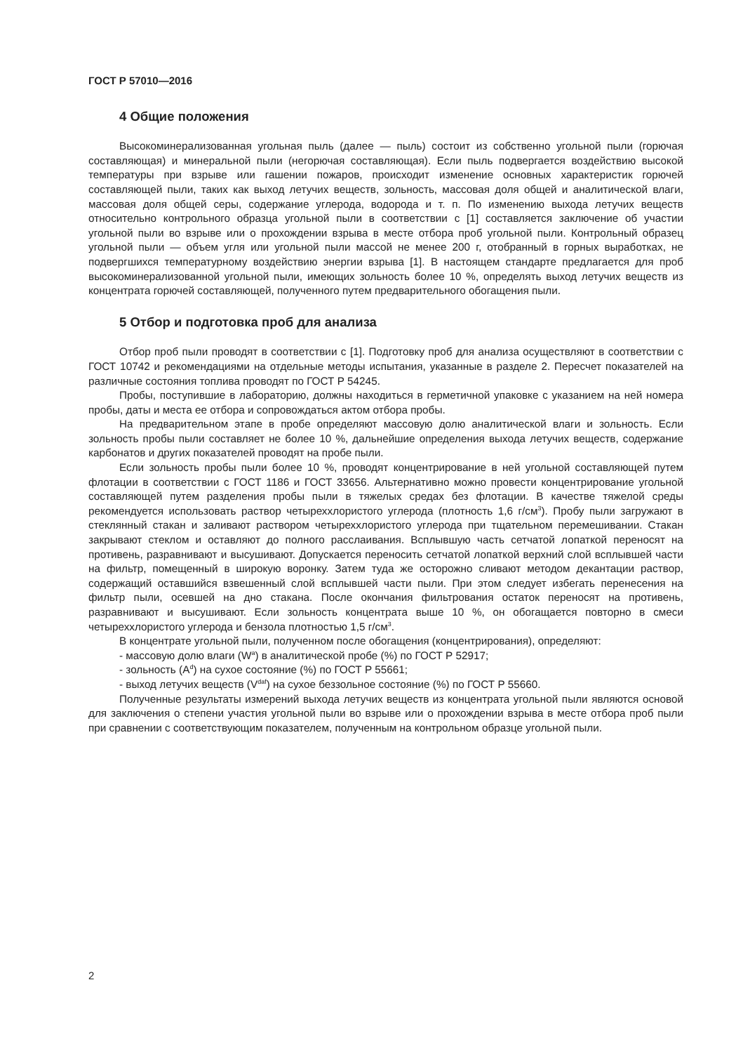ГОСТ Р 57010—2016
4 Общие положения
Высокоминерализованная угольная пыль (далее — пыль) состоит из собственно угольной пыли (горючая составляющая) и минеральной пыли (негорючая составляющая). Если пыль подвергается воздействию высокой температуры при взрыве или гашении пожаров, происходит изменение основных характеристик горючей составляющей пыли, таких как выход летучих веществ, зольность, массовая доля общей и аналитической влаги, массовая доля общей серы, содержание углерода, водорода и т. п. По изменению выхода летучих веществ относительно контрольного образца угольной пыли в соответствии с [1] составляется заключение об участии угольной пыли во взрыве или о прохождении взрыва в месте отбора проб угольной пыли. Контрольный образец угольной пыли — объем угля или угольной пыли массой не менее 200 г, отобранный в горных выработках, не подвергшихся температурному воздействию энергии взрыва [1]. В настоящем стандарте предлагается для проб высокоминерализованной угольной пыли, имеющих зольность более 10 %, определять выход летучих веществ из концентрата горючей составляющей, полученного путем предварительного обогащения пыли.
5 Отбор и подготовка проб для анализа
Отбор проб пыли проводят в соответствии с [1]. Подготовку проб для анализа осуществляют в соответствии с ГОСТ 10742 и рекомендациями на отдельные методы испытания, указанные в разделе 2. Пересчет показателей на различные состояния топлива проводят по ГОСТ Р 54245.
Пробы, поступившие в лабораторию, должны находиться в герметичной упаковке с указанием на ней номера пробы, даты и места ее отбора и сопровождаться актом отбора пробы.
На предварительном этапе в пробе определяют массовую долю аналитической влаги и зольность. Если зольность пробы пыли составляет не более 10 %, дальнейшие определения выхода летучих веществ, содержание карбонатов и других показателей проводят на пробе пыли.
Если зольность пробы пыли более 10 %, проводят концентрирование в ней угольной составляющей путем флотации в соответствии с ГОСТ 1186 и ГОСТ 33656. Альтернативно можно провести концентрирование угольной составляющей путем разделения пробы пыли в тяжелых средах без флотации. В качестве тяжелой среды рекомендуется использовать раствор четыреххлористого углерода (плотность 1,6 г/см<sup>3</sup>). Пробу пыли загружают в стеклянный стакан и заливают раствором четыреххлористого углерода при тщательном перемешивании. Стакан закрывают стеклом и оставляют до полного расслаивания. Всплывшую часть сетчатой лопаткой переносят на противень, разравнивают и высушивают. Допускается переносить сетчатой лопаткой верхний слой всплывшей части на фильтр, помещенный в широкую воронку. Затем туда же осторожно сливают методом декантации раствор, содержащий оставшийся взвешенный слой всплывшей части пыли. При этом следует избегать перенесения на фильтр пыли, осевшей на дно стакана. После окончания фильтрования остаток переносят на противень, разравнивают и высушивают. Если зольность концентрата выше 10 %, он обогащается повторно в смеси четыреххлористого углерода и бензола плотностью 1,5 г/см<sup>3</sup>.
В концентрате угольной пыли, полученном после обогащения (концентрирования), определяют:
- массовую долю влаги (W<sup>a</sup>) в аналитической пробе (%) по ГОСТ Р 52917;
- зольность (A<sup>d</sup>) на сухое состояние (%) по ГОСТ Р 55661;
- выход летучих веществ (V<sup>daf</sup>) на сухое беззольное состояние (%) по ГОСТ Р 55660.
Полученные результаты измерений выхода летучих веществ из концентрата угольной пыли являются основой для заключения о степени участия угольной пыли во взрыве или о прохождении взрыва в месте отбора проб пыли при сравнении с соответствующим показателем, полученным на контрольном образце угольной пыли.
2